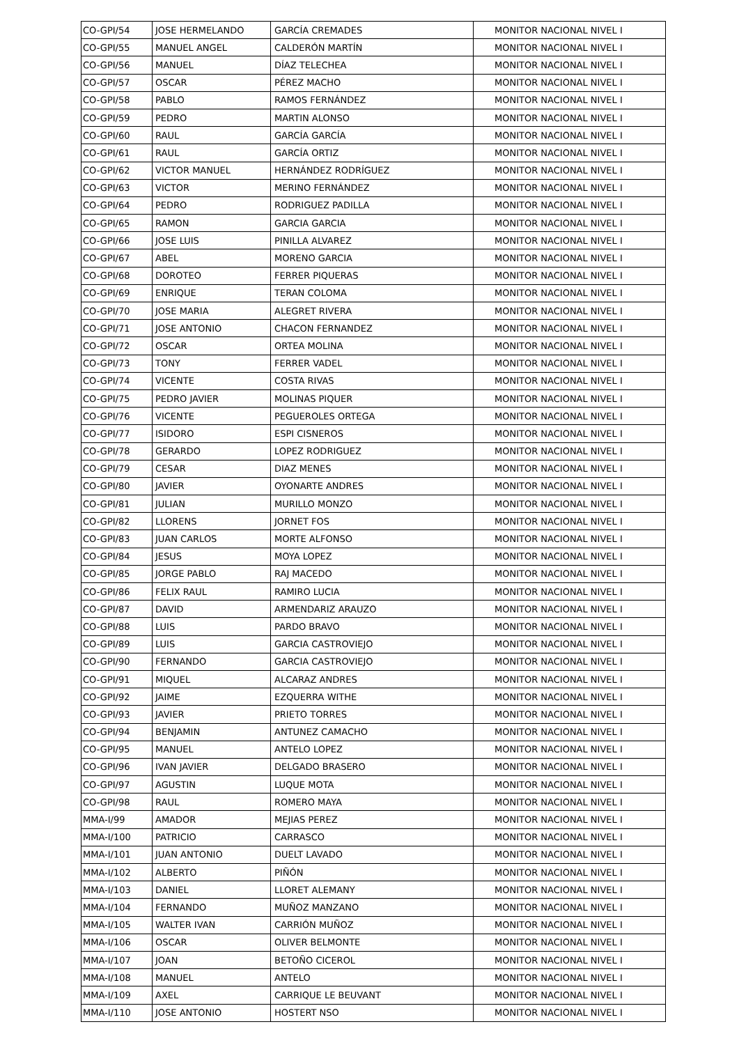| CO-GPI/54 | JOSE HERMELANDO | GARCÍA CREMADES | MONITOR NACIONAL NIVEL I |
| CO-GPI/55 | MANUEL ANGEL | CALDERÓN MARTÍN | MONITOR NACIONAL NIVEL I |
| CO-GPI/56 | MANUEL | DÍAZ TELECHEA | MONITOR NACIONAL NIVEL I |
| CO-GPI/57 | OSCAR | PÉREZ MACHO | MONITOR NACIONAL NIVEL I |
| CO-GPI/58 | PABLO | RAMOS FERNÁNDEZ | MONITOR NACIONAL NIVEL I |
| CO-GPI/59 | PEDRO | MARTIN ALONSO | MONITOR NACIONAL NIVEL I |
| CO-GPI/60 | RAUL | GARCÍA GARCÍA | MONITOR NACIONAL NIVEL I |
| CO-GPI/61 | RAUL | GARCÍA ORTIZ | MONITOR NACIONAL NIVEL I |
| CO-GPI/62 | VICTOR MANUEL | HERNÁNDEZ RODRÍGUEZ | MONITOR NACIONAL NIVEL I |
| CO-GPI/63 | VICTOR | MERINO FERNÁNDEZ | MONITOR NACIONAL NIVEL I |
| CO-GPI/64 | PEDRO | RODRIGUEZ PADILLA | MONITOR NACIONAL NIVEL I |
| CO-GPI/65 | RAMON | GARCIA GARCIA | MONITOR NACIONAL NIVEL I |
| CO-GPI/66 | JOSE LUIS | PINILLA ALVAREZ | MONITOR NACIONAL NIVEL I |
| CO-GPI/67 | ABEL | MORENO GARCIA | MONITOR NACIONAL NIVEL I |
| CO-GPI/68 | DOROTEO | FERRER PIQUERAS | MONITOR NACIONAL NIVEL I |
| CO-GPI/69 | ENRIQUE | TERAN COLOMA | MONITOR NACIONAL NIVEL I |
| CO-GPI/70 | JOSE MARIA | ALEGRET RIVERA | MONITOR NACIONAL NIVEL I |
| CO-GPI/71 | JOSE ANTONIO | CHACON FERNANDEZ | MONITOR NACIONAL NIVEL I |
| CO-GPI/72 | OSCAR | ORTEA MOLINA | MONITOR NACIONAL NIVEL I |
| CO-GPI/73 | TONY | FERRER VADEL | MONITOR NACIONAL NIVEL I |
| CO-GPI/74 | VICENTE | COSTA RIVAS | MONITOR NACIONAL NIVEL I |
| CO-GPI/75 | PEDRO JAVIER | MOLINAS PIQUER | MONITOR NACIONAL NIVEL I |
| CO-GPI/76 | VICENTE | PEGUEROLES ORTEGA | MONITOR NACIONAL NIVEL I |
| CO-GPI/77 | ISIDORO | ESPI CISNEROS | MONITOR NACIONAL NIVEL I |
| CO-GPI/78 | GERARDO | LOPEZ RODRIGUEZ | MONITOR NACIONAL NIVEL I |
| CO-GPI/79 | CESAR | DIAZ MENES | MONITOR NACIONAL NIVEL I |
| CO-GPI/80 | JAVIER | OYONARTE ANDRES | MONITOR NACIONAL NIVEL I |
| CO-GPI/81 | JULIAN | MURILLO MONZO | MONITOR NACIONAL NIVEL I |
| CO-GPI/82 | LLORENS | JORNET FOS | MONITOR NACIONAL NIVEL I |
| CO-GPI/83 | JUAN CARLOS | MORTE ALFONSO | MONITOR NACIONAL NIVEL I |
| CO-GPI/84 | JESUS | MOYA LOPEZ | MONITOR NACIONAL NIVEL I |
| CO-GPI/85 | JORGE PABLO | RAJ MACEDO | MONITOR NACIONAL NIVEL I |
| CO-GPI/86 | FELIX RAUL | RAMIRO LUCIA | MONITOR NACIONAL NIVEL I |
| CO-GPI/87 | DAVID | ARMENDARIZ ARAUZO | MONITOR NACIONAL NIVEL I |
| CO-GPI/88 | LUIS | PARDO BRAVO | MONITOR NACIONAL NIVEL I |
| CO-GPI/89 | LUIS | GARCIA CASTROVIEJO | MONITOR NACIONAL NIVEL I |
| CO-GPI/90 | FERNANDO | GARCIA CASTROVIEJO | MONITOR NACIONAL NIVEL I |
| CO-GPI/91 | MIQUEL | ALCARAZ ANDRES | MONITOR NACIONAL NIVEL I |
| CO-GPI/92 | JAIME | EZQUERRA WITHE | MONITOR NACIONAL NIVEL I |
| CO-GPI/93 | JAVIER | PRIETO TORRES | MONITOR NACIONAL NIVEL I |
| CO-GPI/94 | BENJAMIN | ANTUNEZ CAMACHO | MONITOR NACIONAL NIVEL I |
| CO-GPI/95 | MANUEL | ANTELO LOPEZ | MONITOR NACIONAL NIVEL I |
| CO-GPI/96 | IVAN JAVIER | DELGADO BRASERO | MONITOR NACIONAL NIVEL I |
| CO-GPI/97 | AGUSTIN | LUQUE MOTA | MONITOR NACIONAL NIVEL I |
| CO-GPI/98 | RAUL | ROMERO MAYA | MONITOR NACIONAL NIVEL I |
| MMA-I/99 | AMADOR | MEJIAS PEREZ | MONITOR NACIONAL NIVEL I |
| MMA-I/100 | PATRICIO | CARRASCO | MONITOR NACIONAL NIVEL I |
| MMA-I/101 | JUAN ANTONIO | DUELT LAVADO | MONITOR NACIONAL NIVEL I |
| MMA-I/102 | ALBERTO | PIÑÓN | MONITOR NACIONAL NIVEL I |
| MMA-I/103 | DANIEL | LLORET ALEMANY | MONITOR NACIONAL NIVEL I |
| MMA-I/104 | FERNANDO | MUÑOZ MANZANO | MONITOR NACIONAL NIVEL I |
| MMA-I/105 | WALTER IVAN | CARRIÓN MUÑOZ | MONITOR NACIONAL NIVEL I |
| MMA-I/106 | OSCAR | OLIVER BELMONTE | MONITOR NACIONAL NIVEL I |
| MMA-I/107 | JOAN | BETOÑO CICEROL | MONITOR NACIONAL NIVEL I |
| MMA-I/108 | MANUEL | ANTELO | MONITOR NACIONAL NIVEL I |
| MMA-I/109 | AXEL | CARRIQUE LE BEUVANT | MONITOR NACIONAL NIVEL I |
| MMA-I/110 | JOSE ANTONIO | HOSTERT NSO | MONITOR NACIONAL NIVEL I |